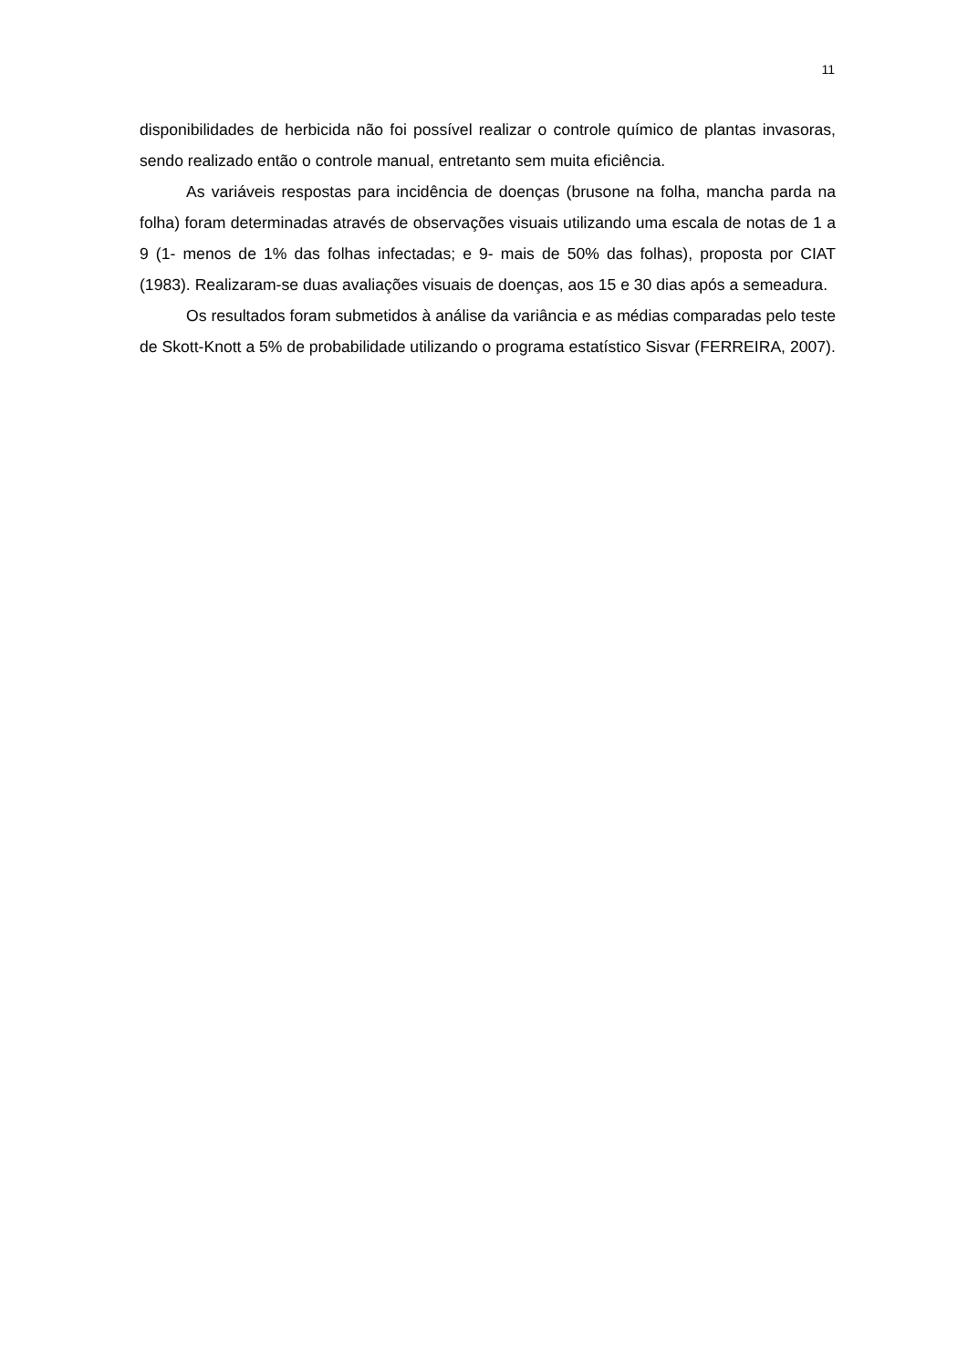11
disponibilidades de herbicida não foi possível realizar o controle químico de plantas invasoras, sendo realizado então o controle manual, entretanto sem muita eficiência.
As variáveis respostas para incidência de doenças (brusone na folha, mancha parda na folha) foram determinadas através de observações visuais utilizando uma escala de notas de 1 a 9 (1- menos de 1% das folhas infectadas; e 9- mais de 50% das folhas), proposta por CIAT (1983). Realizaram-se duas avaliações visuais de doenças, aos 15 e 30 dias após a semeadura.
Os resultados foram submetidos à análise da variância e as médias comparadas pelo teste de Skott-Knott a 5% de probabilidade utilizando o programa estatístico Sisvar (FERREIRA, 2007).